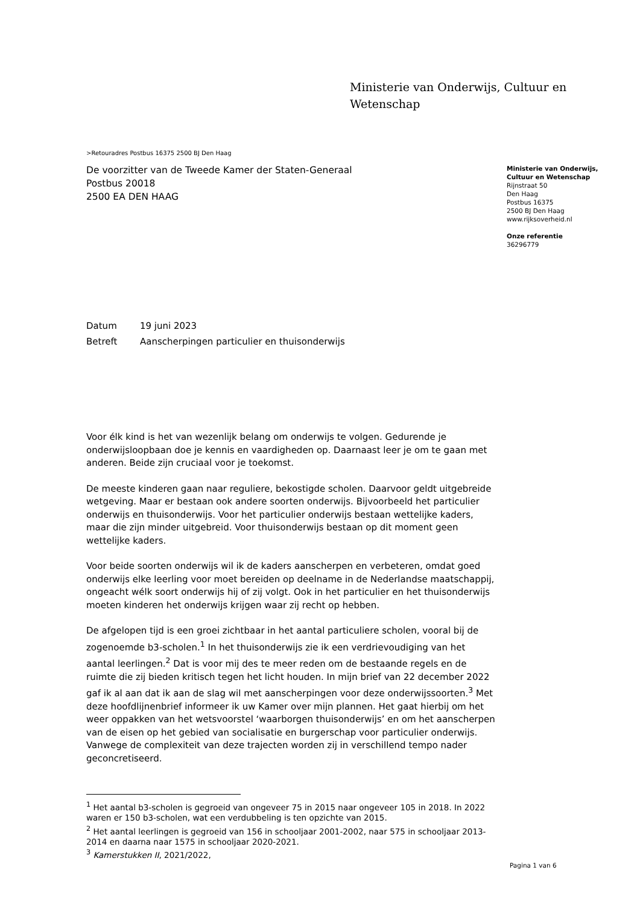Ministerie van Onderwijs, Cultuur en
Wetenschap
Ministerie van Onderwijs,
Cultuur en Wetenschap
Rijnstraat 50
Den Haag
Postbus 16375
2500 BJ Den Haag
www.rijksoverheid.nl
Onze referentie
36296779
>Retouradres Postbus 16375 2500 BJ Den Haag
De voorzitter van de Tweede Kamer der Staten-Generaal
Postbus 20018
2500 EA DEN HAAG
Datum 19 juni 2023
Betreft Aanscherpingen particulier en thuisonderwijs
Voor élk kind is het van wezenlijk belang om onderwijs te volgen. Gedurende je onderwijsloopbaan doe je kennis en vaardigheden op. Daarnaast leer je om te gaan met anderen. Beide zijn cruciaal voor je toekomst.
De meeste kinderen gaan naar reguliere, bekostigde scholen. Daarvoor geldt uitgebreide wetgeving. Maar er bestaan ook andere soorten onderwijs. Bijvoorbeeld het particulier onderwijs en thuisonderwijs. Voor het particulier onderwijs bestaan wettelijke kaders, maar die zijn minder uitgebreid. Voor thuisonderwijs bestaan op dit moment geen wettelijke kaders.
Voor beide soorten onderwijs wil ik de kaders aanscherpen en verbeteren, omdat goed onderwijs elke leerling voor moet bereiden op deelname in de Nederlandse maatschappij, ongeacht wélk soort onderwijs hij of zij volgt. Ook in het particulier en het thuisonderwijs moeten kinderen het onderwijs krijgen waar zij recht op hebben.
De afgelopen tijd is een groei zichtbaar in het aantal particuliere scholen, vooral bij de zogenoemde b3-scholen.<sup>1</sup> In het thuisonderwijs zie ik een verdrievoudiging van het aantal leerlingen.<sup>2</sup> Dat is voor mij des te meer reden om de bestaande regels en de ruimte die zij bieden kritisch tegen het licht houden. In mijn brief van 22 december 2022 gaf ik al aan dat ik aan de slag wil met aanscherpingen voor deze onderwijssoorten.<sup>3</sup> Met deze hoofdlijnenbrief informeer ik uw Kamer over mijn plannen. Het gaat hierbij om het weer oppakken van het wetsvoorstel ‘waarborgen thuisonderwijs’ en om het aanscherpen van de eisen op het gebied van socialisatie en burgerschap voor particulier onderwijs. Vanwege de complexiteit van deze trajecten worden zij in verschillend tempo nader geconcretiseerd.
<sup>1</sup> Het aantal b3-scholen is gegroeid van ongeveer 75 in 2015 naar ongeveer 105 in 2018. In 2022 waren er 150 b3-scholen, wat een verdubbeling is ten opzichte van 2015.
<sup>2</sup> Het aantal leerlingen is gegroeid van 156 in schooljaar 2001-2002, naar 575 in schooljaar 2013-2014 en daarna naar 1575 in schooljaar 2020-2021.
<sup>3</sup> Kamerstukken II, 2021/2022,
Pagina 1 van 6